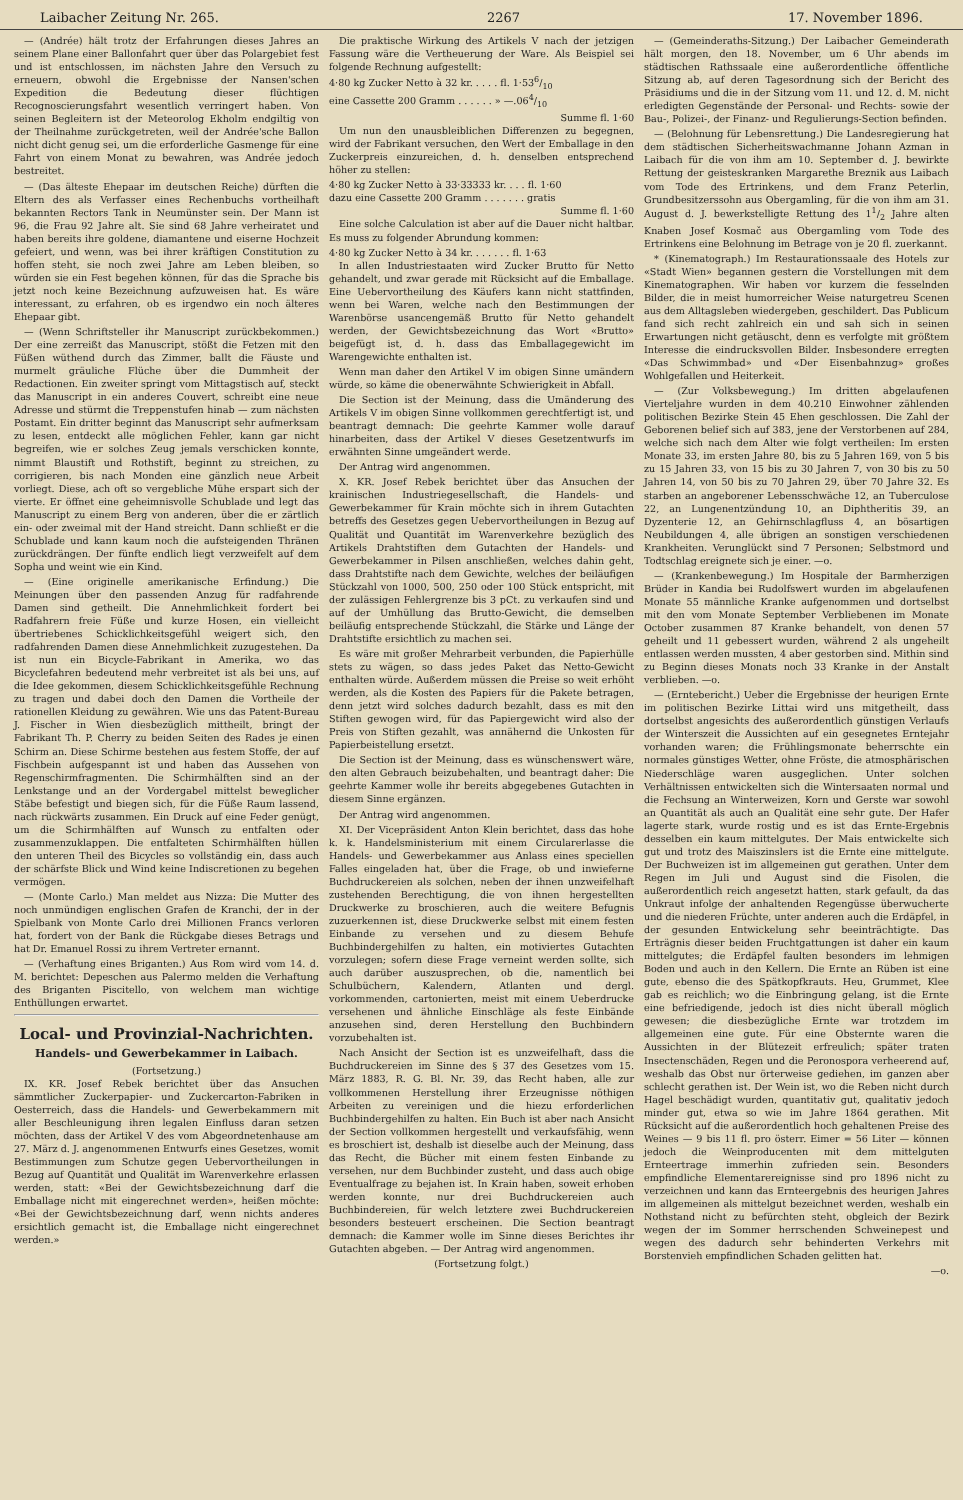Laibacher Zeitung Nr. 265. 2267 17. November 1896.
— (Andrée) hält trotz der Erfahrungen dieses Jahres an seinem Plane einer Ballonfahrt quer über das Polargebiet fest und ist entschlossen, im nächsten Jahre den Versuch zu erneuern, obwohl die Ergebnisse der Nansen'schen Expedition die Bedeutung dieser flüchtigen Recognoscierungsfahrt wesentlich verringert haben. Von seinen Begleitern ist der Meteorolog Ekholm endgiltig von der Theilnahme zurückgetreten, weil der Andrée'sche Ballon nicht dicht genug sei, um die erforderliche Gasmenge für eine Fahrt von einem Monat zu bewahren, was Andrée jedoch bestreitet.
— (Das älteste Ehepaar im deutschen Reiche) dürften die Eltern des als Verfasser eines Rechenbuchs vortheilhaft bekannten Rectors Tank in Neumünster sein. Der Mann ist 96, die Frau 92 Jahre alt. Sie sind 68 Jahre verheiratet und haben bereits ihre goldene, diamantene und eiserne Hochzeit gefeiert, und wenn, was bei ihrer kräftigen Constitution zu hoffen steht, sie noch zwei Jahre am Leben bleiben, so würden sie ein Fest begehen können, für das die Sprache bis jetzt noch keine Bezeichnung aufzuweisen hat. Es wäre interessant, zu erfahren, ob es irgendwo ein noch älteres Ehepaar gibt.
— (Wenn Schriftsteller ihr Manuscript zurückbekommen.) Der eine zerreißt das Manuscript, stößt die Fetzen mit den Füßen wüthend durch das Zimmer, ballt die Fäuste und murmelt gräuliche Flüche über die Dummheit der Redactionen. Ein zweiter springt vom Mittagstisch auf, steckt das Manuscript in ein anderes Couvert, schreibt eine neue Adresse und stürmt die Treppenstufen hinab — zum nächsten Postamt. Ein dritter beginnt das Manuscript sehr aufmerksam zu lesen, entdeckt alle möglichen Fehler, kann gar nicht begreifen, wie er solches Zeug jemals verschicken konnte, nimmt Blaustift und Rothstift, beginnt zu streichen, zu corrigieren, bis nach Monden eine gänzlich neue Arbeit vorliegt. Diese, ach oft so vergebliche Mühe erspart sich der vierte. Er öffnet eine geheimnisvolle Schublade und legt das Manuscript zu einem Berg von anderen, über die er zärtlich ein- oder zweimal mit der Hand streicht. Dann schließt er die Schublade und kann kaum noch die aufsteigenden Thränen zurückdrängen. Der fünfte endlich liegt verzweifelt auf dem Sopha und weint wie ein Kind.
— (Eine originelle amerikanische Erfindung.) Die Meinungen über den passenden Anzug für radfahrende Damen sind getheilt. Die Annehmlichkeit fordert bei Radfahrern freie Füße und kurze Hosen, ein vielleicht übertriebenes Schicklichkeitsgefühl weigert sich, den radfahrenden Damen diese Annehmlichkeit zuzugestehen. Da ist nun ein Bicycle-Fabrikant in Amerika, wo das Bicyclefahren bedeutend mehr verbreitet ist als bei uns, auf die Idee gekommen, diesem Schicklichkeitsgefühle Rechnung zu tragen und dabei doch den Damen die Vortheile der rationellen Kleidung zu gewähren. Wie uns das Patent-Bureau J. Fischer in Wien diesbezüglich mittheilt, bringt der Fabrikant Th. P. Cherry zu beiden Seiten des Rades je einen Schirm an. Diese Schirme bestehen aus festem Stoffe, der auf Fischbein aufgespannt ist und haben das Aussehen von Regenschirmfragmenten. Die Schirmhälften sind an der Lenkstange und an der Vordergabel mittelst beweglicher Stäbe befestigt und biegen sich, für die Füße Raum lassend, nach rückwärts zusammen. Ein Druck auf eine Feder genügt, um die Schirmhälften auf Wunsch zu entfalten oder zusammenzuklappen. Die entfalteten Schirmhälften hüllen den unteren Theil des Bicycles so vollständig ein, dass auch der schärfste Blick und Wind keine Indiscretionen zu begehen vermögen.
— (Monte Carlo.) Man meldet aus Nizza: Die Mutter des noch unmündigen englischen Grafen de Kranchi, der in der Spielbank von Monte Carlo drei Millionen Francs verloren hat, fordert von der Bank die Rückgabe dieses Betrags und hat Dr. Emanuel Rossi zu ihrem Vertreter ernannt.
— (Verhaftung eines Briganten.) Aus Rom wird vom 14. d. M. berichtet: Depeschen aus Palermo melden die Verhaftung des Briganten Piscitello, von welchem man wichtige Enthüllungen erwartet.
Local- und Provinzial-Nachrichten.
Handels- und Gewerbekammer in Laibach.
(Fortsetzung.)
IX. KR. Josef Rebek berichtet über das Ansuchen sämmtlicher Zuckerpapier- und Zuckercarton-Fabriken in Oesterreich, dass die Handels- und Gewerbekammern mit aller Beschleunigung ihren legalen Einfluss daran setzen möchten, dass der Artikel V des vom Abgeordnetenhause am 27. März d. J. angenommenen Entwurfs eines Gesetzes, womit Bestimmungen zum Schutze gegen Uebervortheilungen in Bezug auf Quantität und Qualität im Warenverkehre erlassen werden, statt: «Bei der Gewichtsbezeichnung darf die Emballage nicht mit eingerechnet werden», heißen möchte: «Bei der Gewichtsbezeichnung darf, wenn nichts anderes ersichtlich gemacht ist, die Emballage nicht eingerechnet werden.»
Die praktische Wirkung des Artikels V nach der jetzigen Fassung wäre die Vertheuerung der Ware. Als Beispiel sei folgende Rechnung aufgestellt:
4·80 kg Zucker Netto à 32 kr. . . . . fl. 1·536/10
eine Cassette 200 Gramm . . . . . . » —.064/10
Summe fl. 1·60
Um nun den unausbleiblichen Differenzen zu begegnen, wird der Fabrikant versuchen, den Wert der Emballage in den Zuckerpreis einzureichen, d. h. denselben entsprechend höher zu stellen:
4·80 kg Zucker Netto à 33·33333 kr. . . . fl. 1·60
dazu eine Cassette 200 Gramm . . . . . . . gratis
Summe fl. 1·60
Eine solche Calculation ist aber auf die Dauer nicht haltbar. Es muss zu folgender Abrundung kommen:
4·80 kg Zucker Netto à 34 kr. . . . . . . fl. 1·63
In allen Industriestaaten wird Zucker Brutto für Netto gehandelt, und zwar gerade mit Rücksicht auf die Emballage. Eine Uebervortheilung des Käufers kann nicht stattfinden, wenn bei Waren, welche nach den Bestimmungen der Warenbörse usancengemäß Brutto für Netto gehandelt werden, der Gewichtsbezeichnung das Wort «Brutto» beigefügt ist, d. h. dass das Emballagegewicht im Warengewichte enthalten ist.
Wenn man daher den Artikel V im obigen Sinne umändern würde, so käme die obenerwähnte Schwierigkeit in Abfall.
Die Section ist der Meinung, dass die Umänderung des Artikels V im obigen Sinne vollkommen gerechtfertigt ist, und beantragt demnach: Die geehrte Kammer wolle darauf hinarbeiten, dass der Artikel V dieses Gesetzentwurfs im erwähnten Sinne umgeändert werde.
Der Antrag wird angenommen.
X. KR. Josef Rebek berichtet über das Ansuchen der krainischen Industriegesellschaft, die Handels- und Gewerbekammer für Krain möchte sich in ihrem Gutachten betreffs des Gesetzes gegen Uebervortheilungen in Bezug auf Qualität und Quantität im Warenverkehre bezüglich des Artikels Drahtstiften dem Gutachten der Handels- und Gewerbekammer in Pilsen anschließen, welches dahin geht, dass Drahtstifte nach dem Gewichte, welches der beiläufigen Stückzahl von 1000, 500, 250 oder 100 Stück entspricht, mit der zulässigen Fehlergrenze bis 3 pCt. zu verkaufen sind und auf der Umhüllung das Brutto-Gewicht, die demselben beiläufig entsprechende Stückzahl, die Stärke und Länge der Drahtstifte ersichtlich zu machen sei.
Es wäre mit großer Mehrarbeit verbunden, die Papierhülle stets zu wägen, so dass jedes Paket das Netto-Gewicht enthalten würde. Außerdem müssen die Preise so weit erhöht werden, als die Kosten des Papiers für die Pakete betragen, denn jetzt wird solches dadurch bezahlt, dass es mit den Stiften gewogen wird, für das Papiergewicht wird also der Preis von Stiften gezahlt, was annähernd die Unkosten für Papierbeistellung ersetzt.
Die Section ist der Meinung, dass es wünschenswert wäre, den alten Gebrauch beizubehalten, und beantragt daher: Die geehrte Kammer wolle ihr bereits abgegebenes Gutachten in diesem Sinne ergänzen.
Der Antrag wird angenommen.
XI. Der Vicepräsident Anton Klein berichtet, dass das hohe k. k. Handelsministerium mit einem Circularerlasse die Handels- und Gewerbekammer aus Anlass eines speciellen Falles eingeladen hat, über die Frage, ob und inwieferne Buchdruckereien als solchen, neben der ihnen unzweifelhaft zustehenden Berechtigung, die von ihnen hergestellten Druckwerke zu broschieren, auch die weitere Befugnis zuzuerkennen ist, diese Druckwerke selbst mit einem festen Einbande zu versehen und zu diesem Behufe Buchbindergehilfen zu halten, ein motiviertes Gutachten vorzulegen; sofern diese Frage verneint werden sollte, sich auch darüber auszusprechen, ob die, namentlich bei Schulbüchern, Kalendern, Atlanten und dergl. vorkommenden, cartonierten, meist mit einem Ueberdrucke versehenen und ähnliche Einschläge als feste Einbände anzusehen sind, deren Herstellung den Buchbindern vorzubehalten ist.
Nach Ansicht der Section ist es unzweifelhaft, dass die Buchdruckereien im Sinne des § 37 des Gesetzes vom 15. März 1883, R. G. Bl. Nr. 39, das Recht haben, alle zur vollkommenen Herstellung ihrer Erzeugnisse nöthigen Arbeiten zu vereinigen und die hiezu erforderlichen Buchbindergehilfen zu halten. Ein Buch ist aber nach Ansicht der Section vollkommen hergestellt und verkaufsfähig, wenn es broschiert ist, deshalb ist dieselbe auch der Meinung, dass das Recht, die Bücher mit einem festen Einbande zu versehen, nur dem Buchbinder zusteht, und dass auch obige Eventualfrage zu bejahen ist. In Krain haben, soweit erhoben werden konnte, nur drei Buchdruckereien auch Buchbindereien, für welch letztere zwei Buchdruckereien besonders besteuert erscheinen. Die Section beantragt demnach: die Kammer wolle im Sinne dieses Berichtes ihr Gutachten abgeben. — Der Antrag wird angenommen.
(Fortsetzung folgt.)
— (Gemeinderaths-Sitzung.) Der Laibacher Gemeinderath hält morgen, den 18. November, um 6 Uhr abends im städtischen Rathssaale eine außerordentliche öffentliche Sitzung ab, auf deren Tagesordnung sich der Bericht des Präsidiums und die in der Sitzung vom 11. und 12. d. M. nicht erledigten Gegenstände der Personal- und Rechts- sowie der Bau-, Polizei-, der Finanz- und Regulierungs-Section befinden.
— (Belohnung für Lebensrettung.) Die Landesregierung hat dem städtischen Sicherheitswachmanne Johann Azman in Laibach für die von ihm am 10. September d. J. bewirkte Rettung der geisteskranken Margarethe Breznik aus Laibach vom Tode des Ertrinkens, und dem Franz Peterlin, Grundbesitzerssohn aus Obergamling, für die von ihm am 31. August d. J. bewerkstelligte Rettung des 11/2 Jahre alten Knaben Josef Kosmač aus Obergamling vom Tode des Ertrinkens eine Belohnung im Betrage von je 20 fl. zuerkannt.
* (Kinematograph.) Im Restaurationssaale des Hotels zur «Stadt Wien» begannen gestern die Vorstellungen mit dem Kinematographen. Wir haben vor kurzem die fesselnden Bilder, die in meist humorreicher Weise naturgetreu Scenen aus dem Alltagsleben wiedergeben, geschildert. Das Publicum fand sich recht zahlreich ein und sah sich in seinen Erwartungen nicht getäuscht, denn es verfolgte mit größtem Interesse die eindrucksvollen Bilder. Insbesondere erregten «Das Schwimmbad» und «Der Eisenbahnzug» großes Wohlgefallen und Heiterkeit.
— (Zur Volksbewegung.) Im dritten abgelaufenen Vierteljahre wurden in dem 40.210 Einwohner zählenden politischen Bezirke Stein 45 Ehen geschlossen. Die Zahl der Geborenen belief sich auf 383, jene der Verstorbenen auf 284, welche sich nach dem Alter wie folgt vertheilen: Im ersten Monate 33, im ersten Jahre 80, bis zu 5 Jahren 169, von 5 bis zu 15 Jahren 33, von 15 bis zu 30 Jahren 7, von 30 bis zu 50 Jahren 14, von 50 bis zu 70 Jahren 29, über 70 Jahre 32. Es starben an angeborener Lebensschwäche 12, an Tuberculose 22, an Lungenentzündung 10, an Diphtheritis 39, an Dyzenterie 12, an Gehirnschlagfluss 4, an bösartigen Neubildungen 4, alle übrigen an sonstigen verschiedenen Krankheiten. Verunglückt sind 7 Personen; Selbstmord und Todtschlag ereignete sich je einer. —o.
— (Krankenbewegung.) Im Hospitale der Barmherzigen Brüder in Kandia bei Rudolfswert wurden im abgelaufenen Monate 55 männliche Kranke aufgenommen und dortselbst mit den vom Monate September Verbliebenen im Monate October zusammen 87 Kranke behandelt, von denen 57 geheilt und 11 gebessert wurden, während 2 als ungeheilt entlassen werden mussten, 4 aber gestorben sind. Mithin sind zu Beginn dieses Monats noch 33 Kranke in der Anstalt verblieben. —o.
— (Erntebericht.) Ueber die Ergebnisse der heurigen Ernte im politischen Bezirke Littai wird uns mitgetheilt, dass dortselbst angesichts des außerordentlich günstigen Verlaufs der Winterszeit die Aussichten auf ein gesegnetes Erntejahr vorhanden waren; die Frühlingsmonate beherrschte ein normales günstiges Wetter, ohne Fröste, die atmosphärischen Niederschläge waren ausgeglichen. Unter solchen Verhältnissen entwickelten sich die Wintersaaten normal und die Fechsung an Winterweizen, Korn und Gerste war sowohl an Quantität als auch an Qualität eine sehr gute. Der Hafer lagerte stark, wurde rostig und es ist das Ernte-Ergebnis desselben ein kaum mittelgutes. Der Mais entwickelte sich gut und trotz des Maiszinslers ist die Ernte eine mittelgute. Der Buchweizen ist im allgemeinen gut gerathen. Unter dem Regen im Juli und August sind die Fisolen, die außerordentlich reich angesetzt hatten, stark gefault, da das Unkraut infolge der anhaltenden Regengüsse überwucherte und die niederen Früchte, unter anderen auch die Erdäpfel, in der gesunden Entwickelung sehr beeinträchtigte. Das Erträgnis dieser beiden Fruchtgattungen ist daher ein kaum mittelgutes; die Erdäpfel faulten besonders im lehmigen Boden und auch in den Kellern. Die Ernte an Rüben ist eine gute, ebenso die des Spätkopfkrauts. Heu, Grummet, Klee gab es reichlich; wo die Einbringung gelang, ist die Ernte eine befriedigende, jedoch ist dies nicht überall möglich gewesen; die diesbezügliche Ernte war trotzdem im allgemeinen eine gute. Für eine Obsternte waren die Aussichten in der Blütezeit erfreulich; später traten Insectenschäden, Regen und die Peronospora verheerend auf, weshalb das Obst nur örterweise gediehen, im ganzen aber schlecht gerathen ist. Der Wein ist, wo die Reben nicht durch Hagel beschädigt wurden, quantitativ gut, qualitativ jedoch minder gut, etwa so wie im Jahre 1864 gerathen. Mit Rücksicht auf die außerordentlich hoch gehaltenen Preise des Weines — 9 bis 11 fl. pro österr. Eimer = 56 Liter — können jedoch die Weinproducenten mit dem mittelguten Ernteertrage immerhin zufrieden sein. Besonders empfindliche Elementarereignisse sind pro 1896 nicht zu verzeichnen und kann das Ernteergebnis des heurigen Jahres im allgemeinen als mittelgut bezeichnet werden, weshalb ein Nothstand nicht zu befürchten steht, obgleich der Bezirk wegen der im Sommer herrschenden Schweinepest und wegen des dadurch sehr behinderten Verkehrs mit Borstenvieh empfindlichen Schaden gelitten hat.
—o.